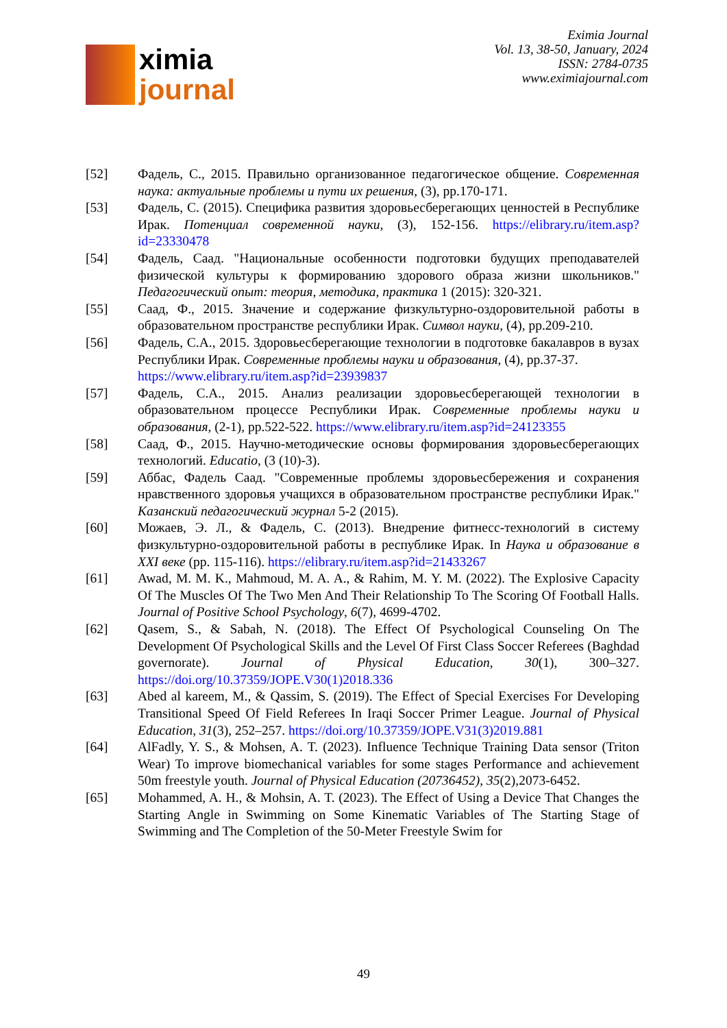ximia
journal
Eximia Journal
Vol. 13, 38-50, January, 2024
ISSN: 2784-0735
www.eximiajournal.com
[52] Фадель, С., 2015. Правильно организованное педагогическое общение. Современная наука: актуальные проблемы и пути их решения, (3), pp.170-171.
[53] Фадель, С. (2015). Специфика развития здоровьесберегающих ценностей в Республике Ирак. Потенциал современной науки, (3), 152-156. https://elibrary.ru/item.asp?id=23330478
[54] Фадель, Саад. "Национальные особенности подготовки будущих преподавателей физической культуры к формированию здорового образа жизни школьников." Педагогический опыт: теория, методика, практика 1 (2015): 320-321.
[55] Саад, Ф., 2015. Значение и содержание физкультурно-оздоровительной работы в образовательном пространстве республики Ирак. Символ науки, (4), pp.209-210.
[56] Фадель, С.А., 2015. Здоровьесберегающие технологии в подготовке бакалавров в вузах Республики Ирак. Современные проблемы науки и образования, (4), pp.37-37.
https://www.elibrary.ru/item.asp?id=23939837
[57] Фадель, С.А., 2015. Анализ реализации здоровьесберегающей технологии в образовательном процессе Республики Ирак. Современные проблемы науки и образования, (2-1), pp.522-522. https://www.elibrary.ru/item.asp?id=24123355
[58] Саад, Ф., 2015. Научно-методические основы формирования здоровьесберегающих технологий. Educatio, (3 (10)-3).
[59] Аббас, Фадель Саад. "Современные проблемы здоровьесбережения и сохранения нравственного здоровья учащихся в образовательном пространстве республики Ирак." Казанский педагогический журнал 5-2 (2015).
[60] Можаев, Э. Л., & Фадель, С. (2013). Внедрение фитнесс-технологий в систему физкультурно-оздоровительной работы в республике Ирак. In Наука и образование в XXI веке (pp. 115-116). https://elibrary.ru/item.asp?id=21433267
[61] Awad, M. M. K., Mahmoud, M. A. A., & Rahim, M. Y. M. (2022). The Explosive Capacity Of The Muscles Of The Two Men And Their Relationship To The Scoring Of Football Halls. Journal of Positive School Psychology, 6(7), 4699-4702.
[62] Qasem, S., & Sabah, N. (2018). The Effect Of Psychological Counseling On The Development Of Psychological Skills and the Level Of First Class Soccer Referees (Baghdad governorate). Journal of Physical Education, 30(1), 300–327. https://doi.org/10.37359/JOPE.V30(1)2018.336
[63] Abed al kareem, M., & Qassim, S. (2019). The Effect of Special Exercises For Developing Transitional Speed Of Field Referees In Iraqi Soccer Primer League. Journal of Physical Education, 31(3), 252–257. https://doi.org/10.37359/JOPE.V31(3)2019.881
[64] AlFadly, Y. S., & Mohsen, A. T. (2023). Influence Technique Training Data sensor (Triton Wear) To improve biomechanical variables for some stages Performance and achievement 50m freestyle youth. Journal of Physical Education (20736452), 35(2),2073-6452.
[65] Mohammed, A. H., & Mohsin, A. T. (2023). The Effect of Using a Device That Changes the Starting Angle in Swimming on Some Kinematic Variables of The Starting Stage of Swimming and The Completion of the 50-Meter Freestyle Swim for
49